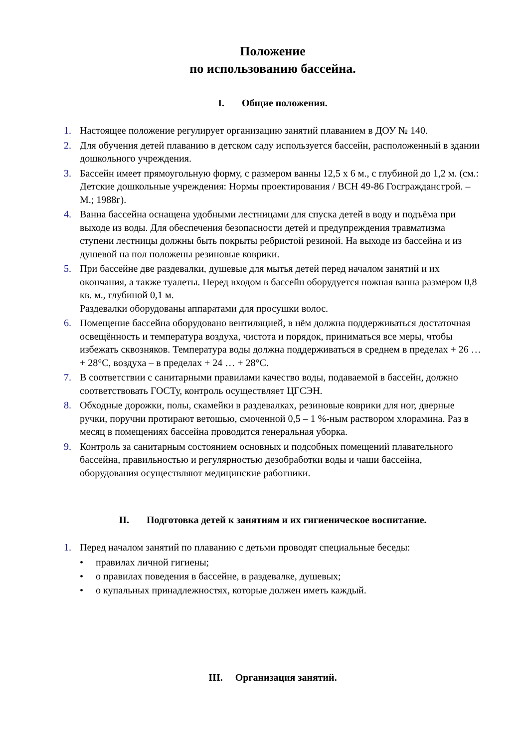Положение
по использованию бассейна.
I. Общие положения.
1. Настоящее положение регулирует организацию занятий плаванием в ДОУ № 140.
2. Для обучения детей плаванию в детском саду используется бассейн, расположенный в здании дошкольного учреждения.
3. Бассейн имеет прямоугольную форму, с размером ванны 12,5 х 6 м., с глубиной до 1,2 м. (см.: Детские дошкольные учреждения: Нормы проектирования / ВСН 49-86 Госгражданстрой. – М.; 1988г).
4. Ванна бассейна оснащена удобными лестницами для спуска детей в воду и подъёма при выходе из воды. Для обеспечения безопасности детей и предупреждения травматизма ступени лестницы должны быть покрыты ребристой резиной. На выходе из бассейна и из душевой на пол положены резиновые коврики.
5. При бассейне две раздевалки, душевые для мытья детей перед началом занятий и их окончания, а также туалеты. Перед входом в бассейн оборудуется ножная ванна размером 0,8 кв. м., глубиной 0,1 м.
Раздевалки оборудованы аппаратами для просушки волос.
6. Помещение бассейна оборудовано вентиляцией, в нём должна поддерживаться достаточная освещённость и температура воздуха, чистота и порядок, приниматься все меры, чтобы избежать сквозняков. Температура воды должна поддерживаться в среднем в пределах + 26 … + 28°С, воздуха – в пределах + 24 … + 28°С.
7. В соответствии с санитарными правилами качество воды, подаваемой в бассейн, должно соответствовать ГОСТу, контроль осуществляет ЦГСЭН.
8. Обходные дорожки, полы, скамейки в раздевалках, резиновые коврики для ног, дверные ручки, поручни протирают ветошью, смоченной 0,5 – 1 %-ным раствором хлорамина. Раз в месяц в помещениях бассейна проводится генеральная уборка.
9. Контроль за санитарным состоянием основных и подсобных помещений плавательного бассейна, правильностью и регулярностью дезобработки воды и чаши бассейна, оборудования осуществляют медицинские работники.
II. Подготовка детей к занятиям и их гигиеническое воспитание.
1. Перед началом занятий по плаванию с детьми проводят специальные беседы:
• правилах личной гигиены;
• о правилах поведения в бассейне, в раздевалке, душевых;
• о купальных принадлежностях, которые должен иметь каждый.
III. Организация занятий.